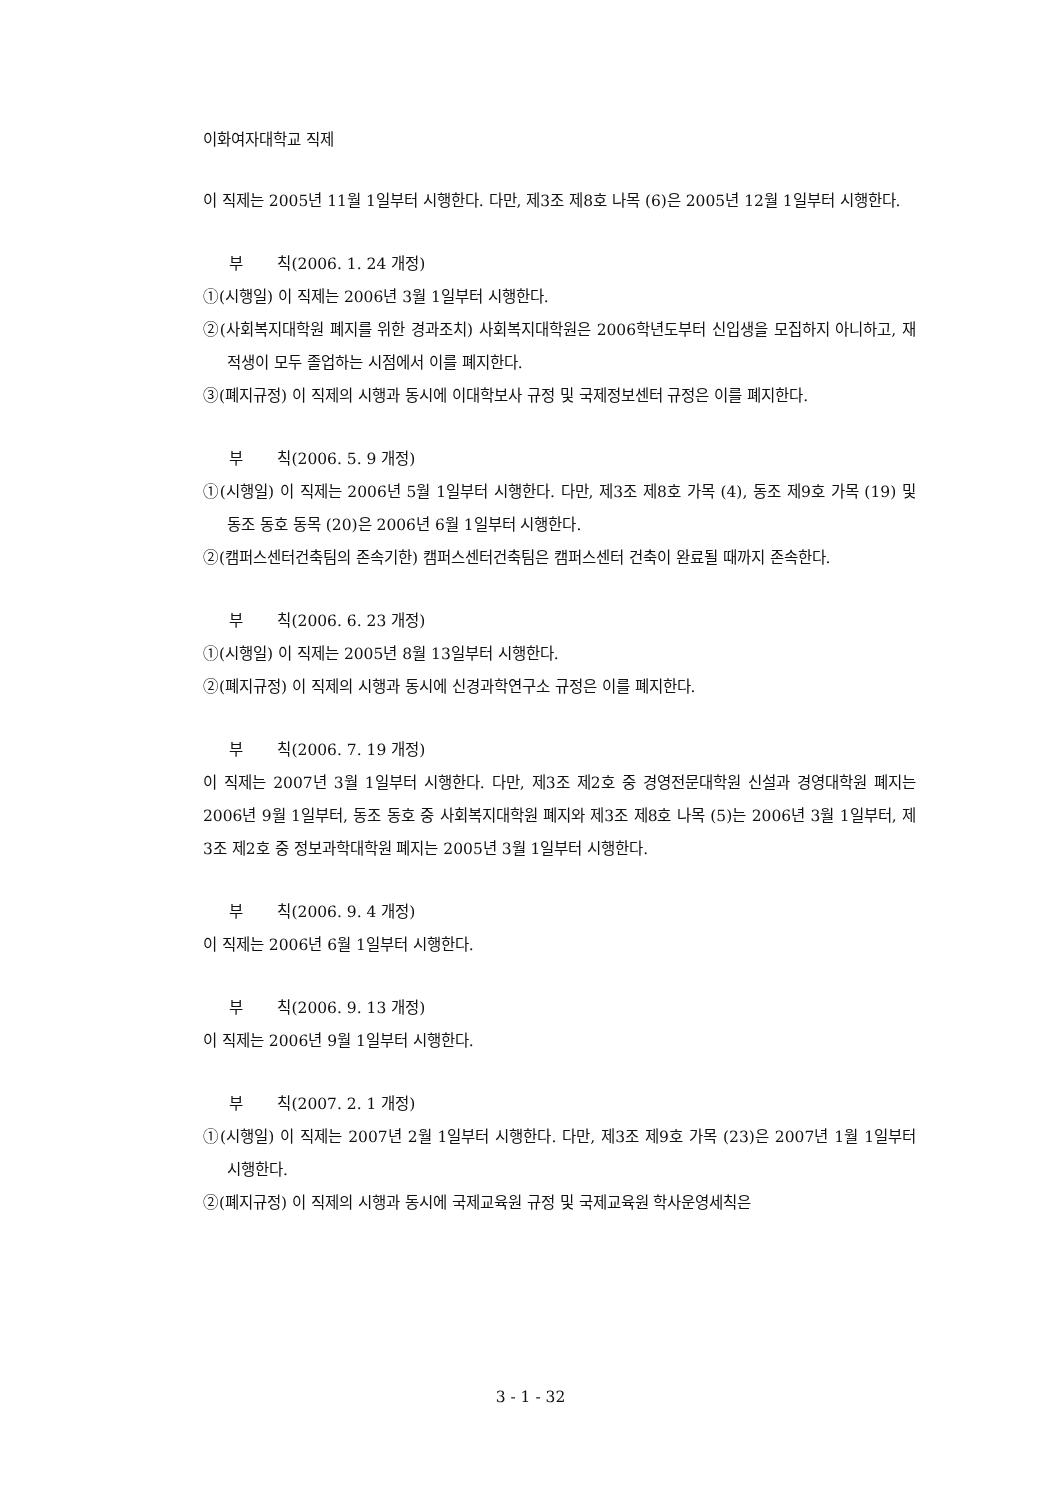이화여자대학교 직제
이 직제는 2005년 11월 1일부터 시행한다. 다만, 제3조 제8호 나목 (6)은 2005년 12월 1일부터 시행한다.
부 칙(2006. 1. 24 개정)
①(시행일) 이 직제는 2006년 3월 1일부터 시행한다.
②(사회복지대학원 폐지를 위한 경과조치) 사회복지대학원은 2006학년도부터 신입생을 모집하지 아니하고, 재적생이 모두 졸업하는 시점에서 이를 폐지한다.
③(폐지규정) 이 직제의 시행과 동시에 이대학보사 규정 및 국제정보센터 규정은 이를 폐지한다.
부 칙(2006. 5. 9 개정)
①(시행일) 이 직제는 2006년 5월 1일부터 시행한다. 다만, 제3조 제8호 가목 (4), 동조 제9호 가목 (19) 및 동조 동호 동목 (20)은 2006년 6월 1일부터 시행한다.
②(캠퍼스센터건축팀의 존속기한) 캠퍼스센터건축팀은 캠퍼스센터 건축이 완료될 때까지 존속한다.
부 칙(2006. 6. 23 개정)
①(시행일) 이 직제는 2005년 8월 13일부터 시행한다.
②(폐지규정) 이 직제의 시행과 동시에 신경과학연구소 규정은 이를 폐지한다.
부 칙(2006. 7. 19 개정)
이 직제는 2007년 3월 1일부터 시행한다. 다만, 제3조 제2호 중 경영전문대학원 신설과 경영대학원 폐지는 2006년 9월 1일부터, 동조 동호 중 사회복지대학원 폐지와 제3조 제8호 나목 (5)는 2006년 3월 1일부터, 제3조 제2호 중 정보과학대학원 폐지는 2005년 3월 1일부터 시행한다.
부 칙(2006. 9. 4 개정)
이 직제는 2006년 6월 1일부터 시행한다.
부 칙(2006. 9. 13 개정)
이 직제는 2006년 9월 1일부터 시행한다.
부 칙(2007. 2. 1 개정)
①(시행일) 이 직제는 2007년 2월 1일부터 시행한다. 다만, 제3조 제9호 가목 (23)은 2007년 1월 1일부터 시행한다.
②(폐지규정) 이 직제의 시행과 동시에 국제교육원 규정 및 국제교육원 학사운영세칙은
3 - 1 - 32